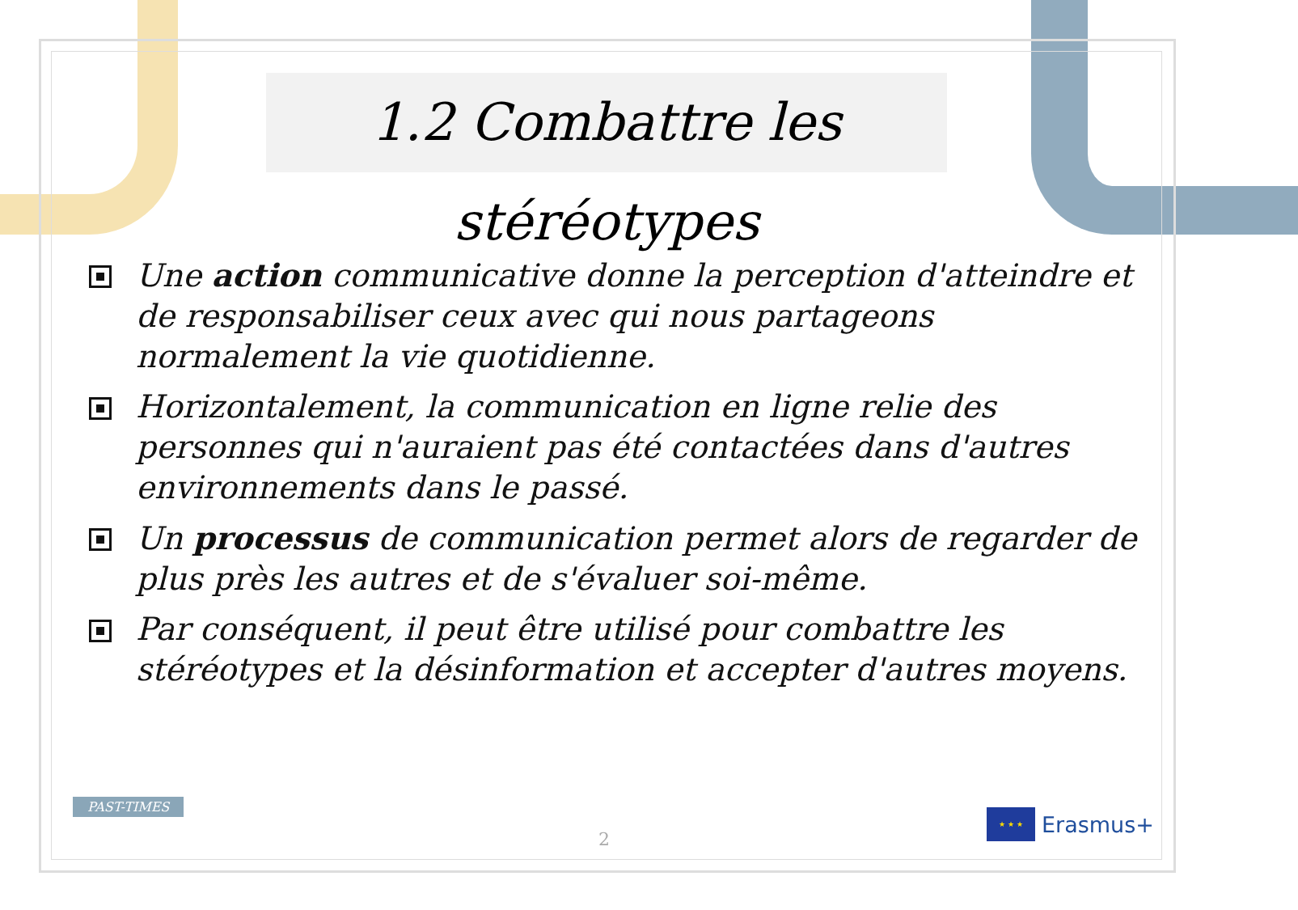1.2 Combattre les stéréotypes
Une action communicative donne la perception d'atteindre et de responsabiliser ceux avec qui nous partageons normalement la vie quotidienne.
Horizontalement, la communication en ligne relie des personnes qui n'auraient pas été contactées dans d'autres environnements dans le passé.
Un processus de communication permet alors de regarder de plus près les autres et de s'évaluer soi-même.
Par conséquent, il peut être utilisé pour combattre les stéréotypes et la désinformation et accepter d'autres moyens.
PAST-TIMES
2
★ ★ ★
Erasmus+